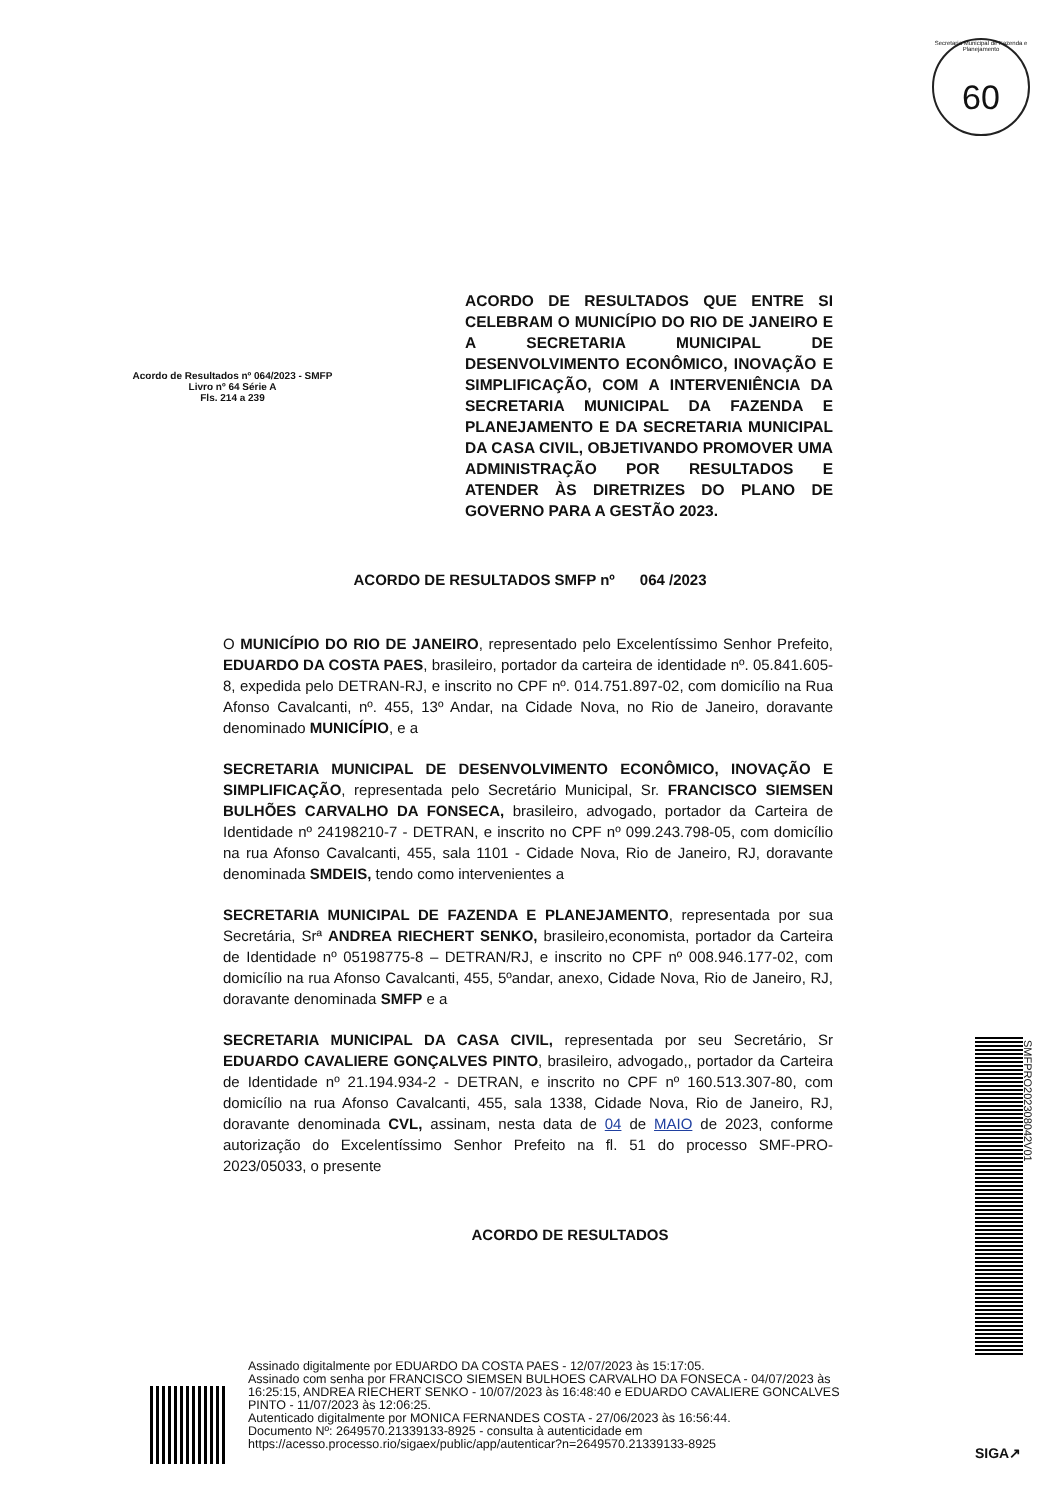Secretaria Municipal de Fazenda e Planejamento
60
Acordo de Resultados nº 064/2023 - SMFP
Livro nº 64 Série A
Fls. 214 a 239
ACORDO DE RESULTADOS QUE ENTRE SI CELEBRAM O MUNICÍPIO DO RIO DE JANEIRO E A SECRETARIA MUNICIPAL DE DESENVOLVIMENTO ECONÔMICO, INOVAÇÃO E SIMPLIFICAÇÃO, COM A INTERVENIÊNCIA DA SECRETARIA MUNICIPAL DA FAZENDA E PLANEJAMENTO E DA SECRETARIA MUNICIPAL DA CASA CIVIL, OBJETIVANDO PROMOVER UMA ADMINISTRAÇÃO POR RESULTADOS E ATENDER ÀS DIRETRIZES DO PLANO DE GOVERNO PARA A GESTÃO 2023.
ACORDO DE RESULTADOS SMFP nº 064 /2023
O MUNICÍPIO DO RIO DE JANEIRO, representado pelo Excelentíssimo Senhor Prefeito, EDUARDO DA COSTA PAES, brasileiro, portador da carteira de identidade nº. 05.841.605-8, expedida pelo DETRAN-RJ, e inscrito no CPF nº. 014.751.897-02, com domicílio na Rua Afonso Cavalcanti, nº. 455, 13º Andar, na Cidade Nova, no Rio de Janeiro, doravante denominado MUNICÍPIO, e a
SECRETARIA MUNICIPAL DE DESENVOLVIMENTO ECONÔMICO, INOVAÇÃO E SIMPLIFICAÇÃO, representada pelo Secretário Municipal, Sr. FRANCISCO SIEMSEN BULHÕES CARVALHO DA FONSECA, brasileiro, advogado, portador da Carteira de Identidade nº 24198210-7 - DETRAN, e inscrito no CPF nº 099.243.798-05, com domicílio na rua Afonso Cavalcanti, 455, sala 1101 - Cidade Nova, Rio de Janeiro, RJ, doravante denominada SMDEIS, tendo como intervenientes a
SECRETARIA MUNICIPAL DE FAZENDA E PLANEJAMENTO, representada por sua Secretária, Srª ANDREA RIECHERT SENKO, brasileiro,economista, portador da Carteira de Identidade nº 05198775-8 – DETRAN/RJ, e inscrito no CPF nº 008.946.177-02, com domicílio na rua Afonso Cavalcanti, 455, 5ºandar, anexo, Cidade Nova, Rio de Janeiro, RJ, doravante denominada SMFP e a
SECRETARIA MUNICIPAL DA CASA CIVIL, representada por seu Secretário, Sr EDUARDO CAVALIERE GONÇALVES PINTO, brasileiro, advogado,, portador da Carteira de Identidade nº 21.194.934-2 - DETRAN, e inscrito no CPF nº 160.513.307-80, com domicílio na rua Afonso Cavalcanti, 455, sala 1338, Cidade Nova, Rio de Janeiro, RJ, doravante denominada CVL, assinam, nesta data de 04 de MAIO de 2023, conforme autorização do Excelentíssimo Senhor Prefeito na fl. 51 do processo SMF-PRO-2023/05033, o presente
ACORDO DE RESULTADOS
SMFPRO202308042V01
Assinado digitalmente por EDUARDO DA COSTA PAES - 12/07/2023 às 15:17:05.
Assinado com senha por FRANCISCO SIEMSEN BULHOES CARVALHO DA FONSECA - 04/07/2023 às
16:25:15, ANDREA RIECHERT SENKO - 10/07/2023 às 16:48:40 e EDUARDO CAVALIERE GONCALVES
PINTO - 11/07/2023 às 12:06:25.
Autenticado digitalmente por MONICA FERNANDES COSTA - 27/06/2023 às 16:56:44.
Documento Nº: 2649570.21339133-8925 - consulta à autenticidade em
https://acesso.processo.rio/sigaex/public/app/autenticar?n=2649570.21339133-8925
SIGA↗